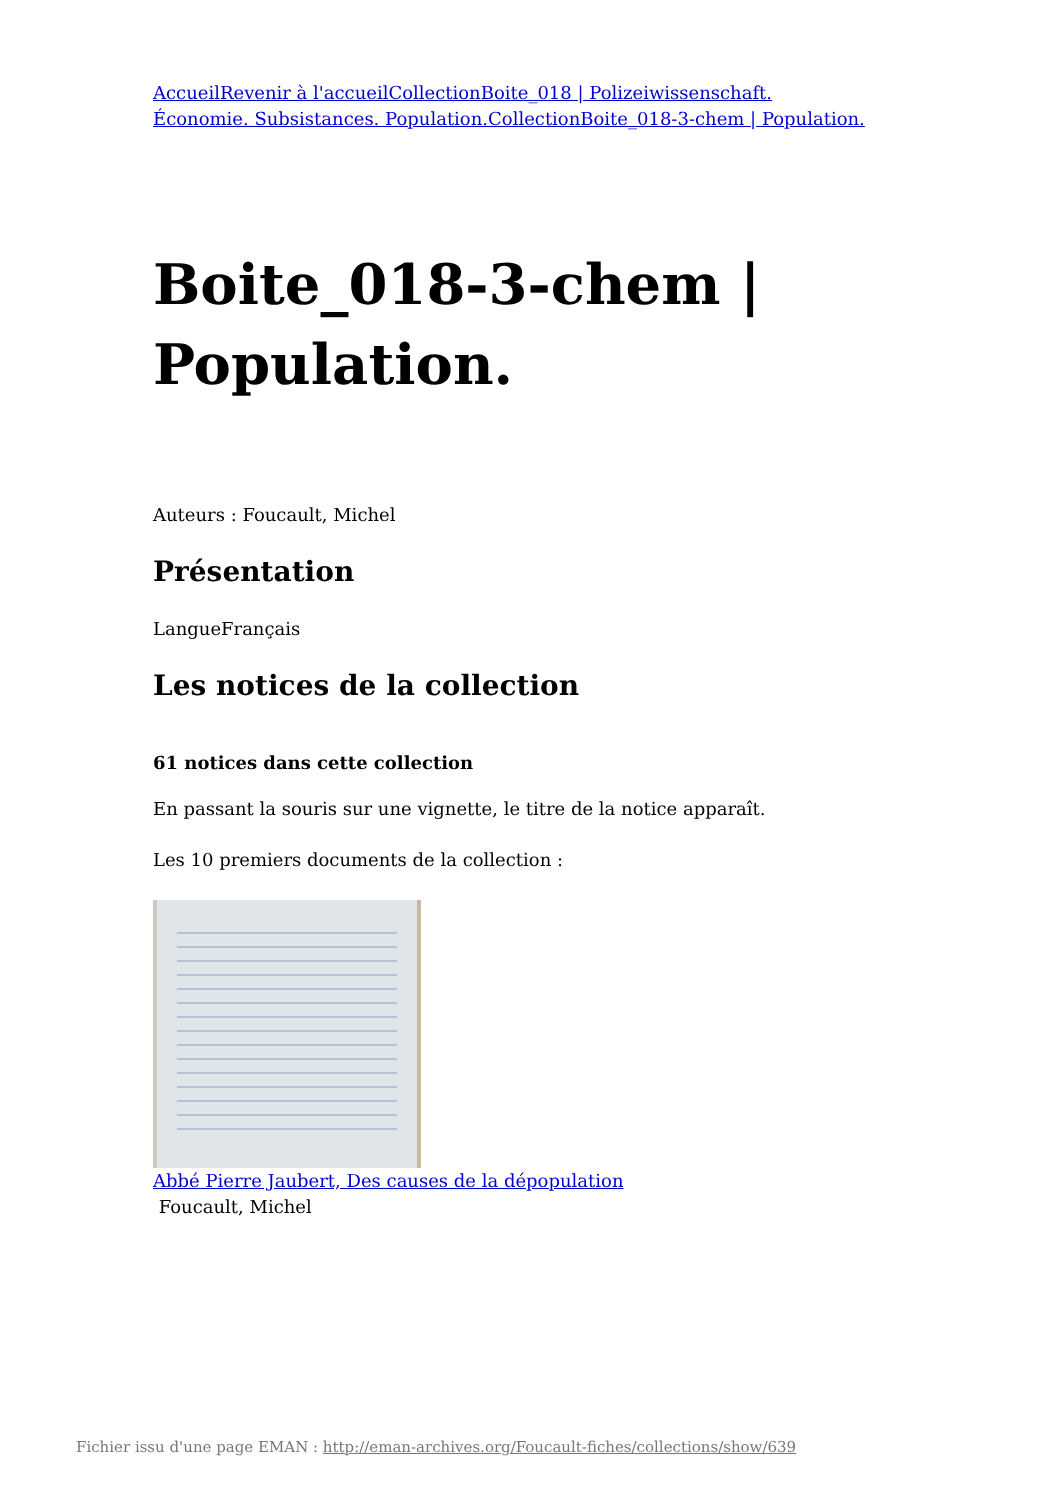AccueilRevenir à l'accueilCollectionBoite_018 | Polizeiwissenschaft. Économie. Subsistances. Population.CollectionBoite_018-3-chem | Population.
Boite_018-3-chem | Population.
Auteurs : Foucault, Michel
Présentation
LangueFrançais
Les notices de la collection
61 notices dans cette collection
En passant la souris sur une vignette, le titre de la notice apparaît.
Les 10 premiers documents de la collection :
Abbé Pierre Jaubert, Des causes de la dépopulation
Foucault, Michel
Fichier issu d'une page EMAN : http://eman-archives.org/Foucault-fiches/collections/show/639